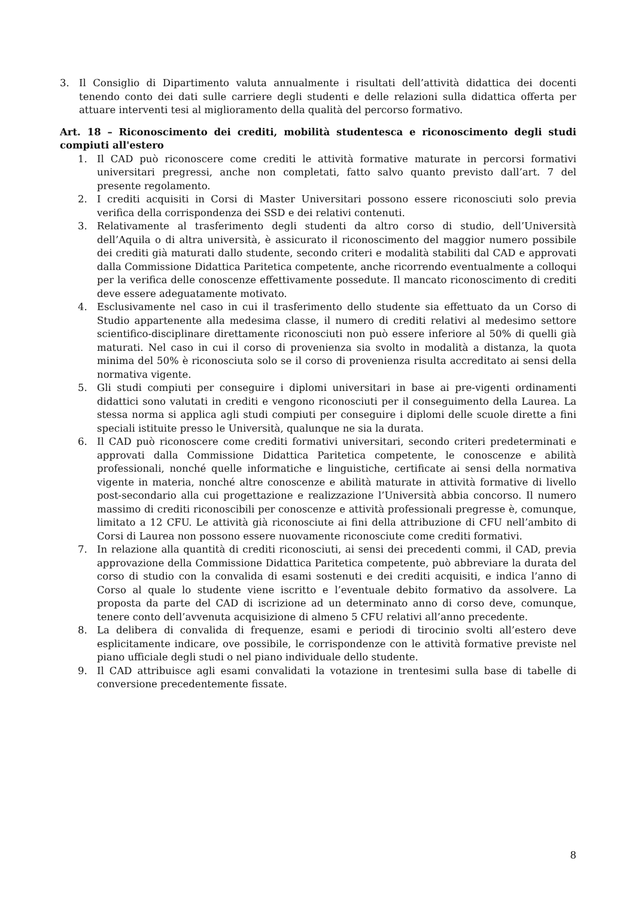3. Il Consiglio di Dipartimento valuta annualmente i risultati dell’attività didattica dei docenti tenendo conto dei dati sulle carriere degli studenti e delle relazioni sulla didattica offerta per attuare interventi tesi al miglioramento della qualità del percorso formativo.
Art. 18 – Riconoscimento dei crediti, mobilità studentesca e riconoscimento degli studi compiuti all'estero
1. Il CAD può riconoscere come crediti le attività formative maturate in percorsi formativi universitari pregressi, anche non completati, fatto salvo quanto previsto dall’art. 7 del presente regolamento.
2. I crediti acquisiti in Corsi di Master Universitari possono essere riconosciuti solo previa verifica della corrispondenza dei SSD e dei relativi contenuti.
3. Relativamente al trasferimento degli studenti da altro corso di studio, dell’Università dell’Aquila o di altra università, è assicurato il riconoscimento del maggior numero possibile dei crediti già maturati dallo studente, secondo criteri e modalità stabiliti dal CAD e approvati dalla Commissione Didattica Paritetica competente, anche ricorrendo eventualmente a colloqui per la verifica delle conoscenze effettivamente possedute. Il mancato riconoscimento di crediti deve essere adeguatamente motivato.
4. Esclusivamente nel caso in cui il trasferimento dello studente sia effettuato da un Corso di Studio appartenente alla medesima classe, il numero di crediti relativi al medesimo settore scientifico-disciplinare direttamente riconosciuti non può essere inferiore al 50% di quelli già maturati. Nel caso in cui il corso di provenienza sia svolto in modalità a distanza, la quota minima del 50% è riconosciuta solo se il corso di provenienza risulta accreditato ai sensi della normativa vigente.
5. Gli studi compiuti per conseguire i diplomi universitari in base ai pre-vigenti ordinamenti didattici sono valutati in crediti e vengono riconosciuti per il conseguimento della Laurea. La stessa norma si applica agli studi compiuti per conseguire i diplomi delle scuole dirette a fini speciali istituite presso le Università, qualunque ne sia la durata.
6. Il CAD può riconoscere come crediti formativi universitari, secondo criteri predeterminati e approvati dalla Commissione Didattica Paritetica competente, le conoscenze e abilità professionali, nonché quelle informatiche e linguistiche, certificate ai sensi della normativa vigente in materia, nonché altre conoscenze e abilità maturate in attività formative di livello post-secondario alla cui progettazione e realizzazione l’Università abbia concorso. Il numero massimo di crediti riconoscibili per conoscenze e attività professionali pregresse è, comunque, limitato a 12 CFU. Le attività già riconosciute ai fini della attribuzione di CFU nell’ambito di Corsi di Laurea non possono essere nuovamente riconosciute come crediti formativi.
7. In relazione alla quantità di crediti riconosciuti, ai sensi dei precedenti commi, il CAD, previa approvazione della Commissione Didattica Paritetica competente, può abbreviare la durata del corso di studio con la convalida di esami sostenuti e dei crediti acquisiti, e indica l’anno di Corso al quale lo studente viene iscritto e l’eventuale debito formativo da assolvere. La proposta da parte del CAD di iscrizione ad un determinato anno di corso deve, comunque, tenere conto dell’avvenuta acquisizione di almeno 5 CFU relativi all’anno precedente.
8. La delibera di convalida di frequenze, esami e periodi di tirocinio svolti all’estero deve esplicitamente indicare, ove possibile, le corrispondenze con le attività formative previste nel piano ufficiale degli studi o nel piano individuale dello studente.
9. Il CAD attribuisce agli esami convalidati la votazione in trentesimi sulla base di tabelle di conversione precedentemente fissate.
8